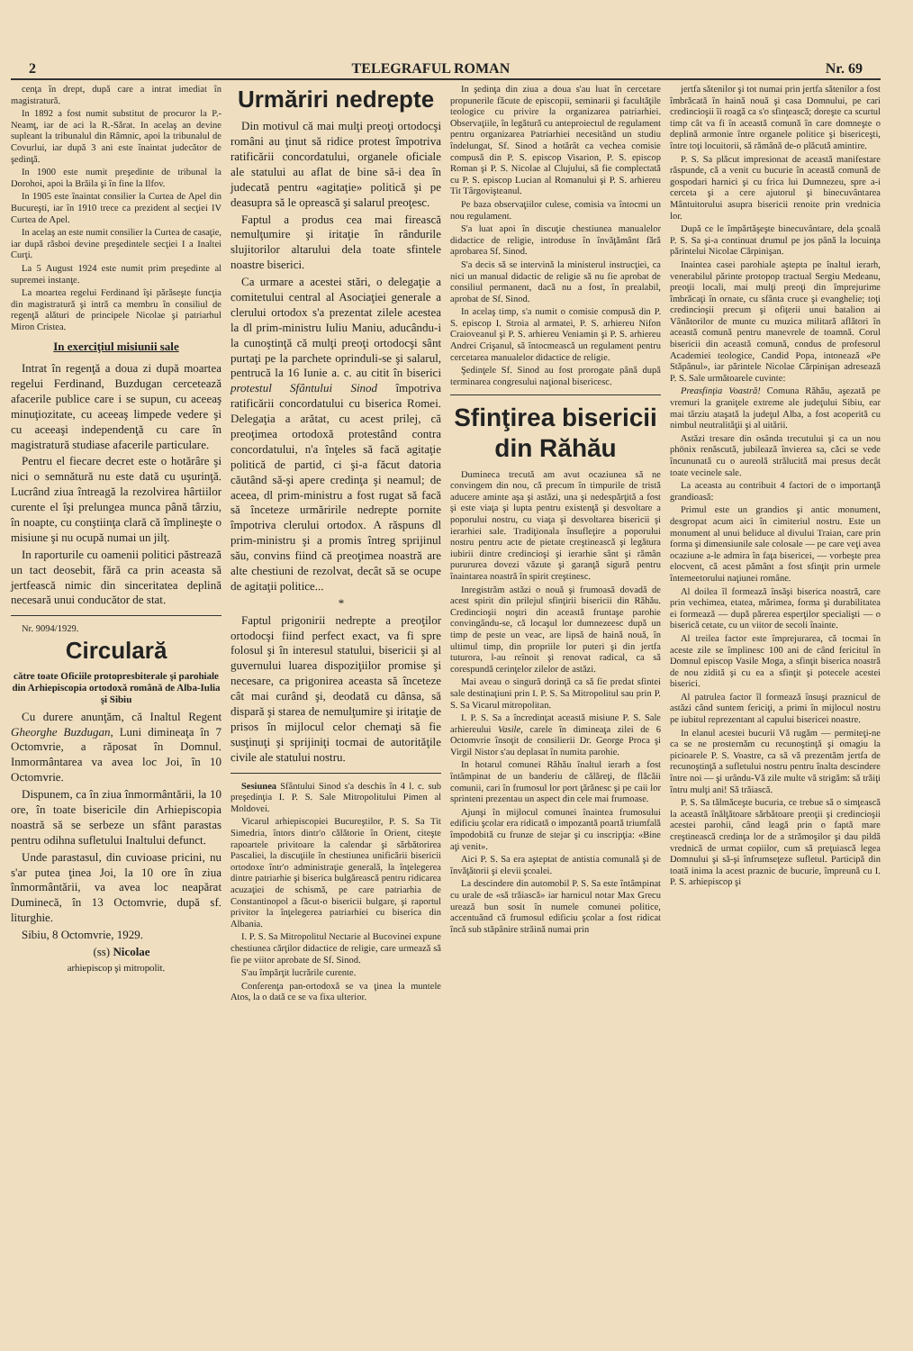2 TELEGRAFUL ROMAN Nr. 69
cenţa în drept, după care a intrat imediat în magistratură.
In 1892 a fost numit substitut de procuror la P.-Neamţ, iar de aci la R.-Sărat. In acelaş an devine supleant la tribunalul din Râmnic, apoi la tribunalul de Covurlui, iar după 3 ani este înaintat judecător de şedinţă.
In 1900 este numit preşedinte de tribunal la Dorohoi, apoi la Brăila şi în fine la Ilfov.
In 1905 este înaintat consilier la Curtea de Apel din Bucureşti, iar în 1910 trece ca prezident al secţiei IV Curtea de Apel.
In acelaş an este numit consilier la Curtea de casaţie, iar după răsboi devine preşedintele secţiei I a Inaltei Curţi.
La 5 August 1924 este numit prim preşedinte al supremei instanţe.
La moartea regelui Ferdinand îşi părăseşte funcţia din magistratură şi intră ca membru în consiliul de regenţă alături de principele Nicolae şi patriarhul Miron Cristea.
In exerciţiul misiunii sale
Intrat în regenţă a doua zi după moartea regelui Ferdinand, Buzdugan cercetează afacerile publice care i se supun, cu aceeaş minuţiozitate, cu aceeaş limpede vedere şi cu aceeaşi independenţă cu care în magistratură studiase afacerile particulare.
Pentru el fiecare decret este o hotărâre şi nici o semnătură nu este dată cu uşurinţă. Lucrând ziua întreagă la rezolvirea hârtiilor curente el îşi prelungea munca până târziu, în noapte, cu conştiinţa clară că împlineşte o misiune şi nu ocupă numai un jilţ.
In raporturile cu oamenii politici păstrează un tact deosebit, fără ca prin aceasta să jertfească nimic din sinceritatea deplină necesară unui conducător de stat.
Nr. 9094/1929.
Circulară
către toate Oficiile protopresbiterale şi parohiale din Arhiepiscopia ortodoxă română de Alba-Iulia şi Sibiu
Cu durere anunţăm, că Inaltul Regent Gheorghe Buzdugan, Luni dimineaţa în 7 Octomvrie, a răposat în Domnul. Inmormântarea va avea loc Joi, în 10 Octomvrie.
Dispunem, ca în ziua înmormântării, la 10 ore, în toate bisericile din Arhiepiscopia noastră să se serbeze un sfânt parastas pentru odihna sufletului Inaltului defunct.
Unde parastasul, din cuvioase pricini, nu s'ar putea ţinea Joi, la 10 ore în ziua înmormântării, va avea loc neapărat Duminecă, în 13 Octomvrie, după sf. liturghie.
Sibiu, 8 Octomvrie, 1929.
(ss) Nicolae
arhiepiscop şi mitropolit.
Urmăriri nedrepte
Din motivul că mai mulţi preoţi ortodocşi români au ţinut să ridice protest împotriva ratificării concordatului, organele oficiale ale statului au aflat de bine să-i dea în judecată pentru «agitaţie» politică şi pe deasupra să le oprească şi salarul preoţesc.
Faptul a produs cea mai firească nemulţumire şi iritaţie în rândurile slujitorilor altarului dela toate sfintele noastre biserici.
Ca urmare a acestei stări, o delegaţie a comitetului central al Asociaţiei generale a clerului ortodox s'a prezentat zilele acestea la dl prim-ministru Iuliu Maniu, aducându-i la cunoştinţă că mulţi preoţi ortodocşi sânt purtaţi pe la parchete oprinduli-se şi salarul, pentrucă la 16 Iunie a. c. au citit în biserici protestul Sfântului Sinod împotriva ratificării concordatului cu biserica Romei. Delegaţia a arătat, cu acest prilej, că preoţimea ortodoxă protestând contra concordatului, n'a înţeles să facă agitaţie politică de partid, ci şi-a făcut datoria căutând să-şi apere credinţa şi neamul; de aceea, dl prim-ministru a fost rugat să facă să înceteze urmăririle nedrepte pornite împotriva clerului ortodox. A răspuns dl prim-ministru şi a promis întreg sprijinul său, convins fiind că preoţimea noastră are alte chestiuni de rezolvat, decât să se ocupe de agitaţii politice...
*
Faptul prigonirii nedrepte a preoţilor ortodocşi fiind perfect exact, va fi spre folosul şi în interesul statului, bisericii şi al guvernului luarea dispoziţiilor promise şi necesare, ca prigonirea aceasta să înceteze cât mai curând şi, deodată cu dânsa, să dispară şi starea de nemulţumire şi iritaţie de prisos în mijlocul celor chemaţi să fie susţinuţi şi sprijiniţi tocmai de autorităţile civile ale statului nostru.
Sesiunea Sfântului Sinod s'a deschis în 4 l. c. sub preşedinţia I. P. S. Sale Mitropolitului Pimen al Moldovei.
Vicarul arhiepiscopiei Bucureştilor, P. S. Sa Tit Simedria, întors dintr'o călătorie în Orient, citeşte rapoartele privitoare la calendar şi sărbătorirea Pascaliei, la discuţiile în chestiunea unificării bisericii ortodoxe într'o administraţie generală, la înţelegerea dintre patriarhie şi biserica bulgărească pentru ridicarea acuzaţiei de schismă, pe care patriarhia de Constantinopol a făcut-o bisericii bulgare, şi raportul privitor la înţelegerea patriarhiei cu biserica din Albania.
I. P. S. Sa Mitropolitul Nectarie al Bucovinei expune chestiunea cărţilor didactice de religie, care urmează să fie pe viitor aprobate de Sf. Sinod.
S'au împărţit lucrările curente.
Conferenţa pan-ortodoxă se va ţinea la muntele Atos, la o dată ce se va fixa ulterior.
In şedinţa din ziua a doua s'au luat în cercetare propunerile făcute de episcopii, seminarii şi facultăţile teologice cu privire la organizarea patriarhiei. Observaţiile, în legătură cu anteproiectul de regulament pentru organizarea Patriarhiei necesitând un studiu îndelungat, Sf. Sinod a hotărât ca vechea comisie compusă din P. S. episcop Visarion, P. S. episcop Roman şi P. S. Nicolae al Clujului, să fie complectată cu P. S. episcop Lucian al Romanului şi P. S. arhiereu Tit Târgovişteanul.
Pe baza observaţiilor culese, comisia va întocmi un nou regulament.
S'a luat apoi în discuţie chestiunea manualelor didactice de religie, introduse în învăţământ fără aprobarea Sf. Sinod.
S'a decis să se intervină la ministerul instrucţiei, ca nici un manual didactic de religie să nu fie aprobat de consiliul permanent, dacă nu a fost, în prealabil, aprobat de Sf. Sinod.
In acelaş timp, s'a numit o comisie compusă din P. S. episcop I. Stroia al armatei, P. S. arhiereu Nifon Craioveanul şi P. S. arhiereu Veniamin şi P. S. arhiereu Andrei Crişanul, să întocmească un regulament pentru cercetarea manualelor didactice de religie.
Şedinţele Sf. Sinod au fost prorogate până după terminarea congresului naţional bisericesc.
Sfinţirea bisericii din Răhău
Dumineca trecută am avut ocaziunea să ne convingem din nou, că precum în timpurile de tristă aducere aminte aşa şi astăzi, una şi nedespărţită a fost şi este viaţa şi lupta pentru existenţă şi desvoltare a poporului nostru, cu viaţa şi desvoltarea bisericii şi ierarhiei sale. Tradiţionala însufleţire a poporului nostru pentru acte de pietate creştinească şi legătura iubirii dintre credincioşi şi ierarhie sânt şi rămân purururea dovezi văzute şi garanţă sigură pentru înaintarea noastră în spirit creştinesc.
Inregistrăm astăzi o nouă şi frumoasă dovadă de acest spirit din prilejul sfinţirii bisericii din Răhău. Credincioşii noştri din această fruntaşe parohie convingându-se, că locaşul lor dumnezeesc după un timp de peste un veac, are lipsă de haină nouă, în ultimul timp, din propriile lor puteri şi din jertfa tuturora, l-au reînoit şi renovat radical, ca să corespundă cerinţelor zilelor de astăzi.
Mai aveau o singură dorinţă ca să fie predat sfintei sale destinaţiuni prin I. P. S. Sa Mitropolitul sau prin P. S. Sa Vicarul mitropolitan.
I. P. S. Sa a încredinţat această misiune P. S. Sale arhiereului Vasile, carele în dimineaţa zilei de 6 Octomvrie însoţit de consilierii Dr. George Proca şi Virgil Nistor s'au deplasat în numita parohie.
In hotarul comunei Răhău înaltul ierarh a fost întâmpinat de un banderiu de călăreţi, de flăcăii comunii, cari în frumosul lor port ţărănesc şi pe caii lor sprinteni prezentau un aspect din cele mai frumoase.
Ajunşi în mijlocul comunei înaintea frumosului edificiu şcolar era ridicată o impozantă poartă triumfală împodobită cu frunze de stejar şi cu inscripţia: «Bine aţi venit».
Aici P. S. Sa era aşteptat de antistia comunală şi de învăţătorii şi elevii şcoalei.
La descindere din automobil P. S. Sa este întâmpinat cu urale de «să trăiască» iar harnicul notar Max Grecu urează bun sosit în numele comunei politice, accentuând că frumosul edificiu şcolar a fost ridicat încă sub stăpânire străină numai prin
jertfa sătenilor şi tot numai prin jertfa sătenilor a fost îmbrăcată în haină nouă şi casa Domnului, pe cari credincioşii îi roagă ca s'o sfinţească; doreşte ca scurtul timp cât va fi în această comună în care domneşte o deplină armonie între organele politice şi bisericeşti, între toţi locuitorii, să rămână de-o plăcută amintire.
P. S. Sa plăcut impresionat de această manifestare răspunde, că a venit cu bucurie în această comună de gospodari harnici şi cu frica lui Dumnezeu, spre a-i cerceta şi a cere ajutorul şi binecuvântarea Mântuitorului asupra bisericii renoite prin vrednicia lor.
După ce le împărtăşeşte binecuvântare, dela şcoală P. S. Sa şi-a continuat drumul pe jos până la locuinţa părintelui Nicolae Cărpinişan.
Inaintea casei parohiale aştepta pe înaltul ierarh, venerabilul părinte protopop tractual Sergiu Medeanu, preoţii locali, mai mulţi preoţi din împrejurime îmbrăcaţi în ornate, cu sfânta cruce şi evanghelie; toţi credincioşii precum şi ofiţerii unui batalion ai Vânătorilor de munte cu muzica militară aflători în această comună pentru manevrele de toamnă. Corul bisericii din această comună, condus de profesorul Academiei teologice, Candid Popa, intonează «Pe Stăpânul», iar părintele Nicolae Cărpinişan adresează P. S. Sale următoarele cuvinte:
Preasfinţia Voastră! Comuna Răhău, aşezată pe vremuri la graniţele extreme ale judeţului Sibiu, ear mai târziu ataşată la judeţul Alba, a fost acoperită cu nimbul neutralităţii şi al uitării.
Astăzi tresare din osânda trecutului şi ca un nou phönix renăscută, jubilează învierea sa, căci se vede încununată cu o aureolă strălucită mai presus decât toate vecinele sale.
La aceasta au contribuit 4 factori de o importanţă grandioasă:
Primul este un grandios şi antic monument, desgropat acum aici în cimiteriul nostru. Este un monument al unui beliduce al divului Traian, care prin forma şi dimensiunile sale colosale — pe care veţi avea ocaziune a-le admira în faţa bisericei, — vorbeşte prea elocvent, că acest pământ a fost sfinţit prin urmele întemeetorului naţiunei române.
Al doilea îl formează însăşi biserica noastră, care prin vechimea, etatea, mărimea, forma şi durabilitatea ei formează — după părerea esperţilor specialişti — o biserică cetate, cu un viitor de secoli înainte.
Al treilea factor este împrejurarea, că tocmai în aceste zile se împlinesc 100 ani de când fericitul în Domnul episcop Vasile Moga, a sfinţit biserica noastră de nou zidită şi cu ea a sfinţit şi potecele acestei biserici.
Al patrulea factor îl formează însuşi praznicul de astăzi când suntem fericiţi, a primi în mijlocul nostru pe iubitul reprezentant al capului bisericei noastre.
In elanul acestei bucurii Vă rugăm — permiteţi-ne ca se ne prosternăm cu recunoştinţă şi omagiu la picioarele P. S. Voastre, ca să vă prezentăm jertfa de recunoştinţă a sufletului nostru pentru înalta descindere între noi — şi urându-Vă zile multe vă strigăm: să trăiţi întru mulţi ani! Să trăiască.
P. S. Sa tălmăceşte bucuria, ce trebue să o simţească la această înălţătoare sărbătoare preoţii şi credincioşii acestei parohii, când leagă prin o faptă mare creştinească credinţa lor de a strămoşilor şi dau pildă vrednică de urmat copiilor, cum să preţuiască legea Domnului şi să-şi înfrumseţeze sufletul. Participă din toată inima la acest praznic de bucurie, împreună cu I. P. S. arhiepiscop şi